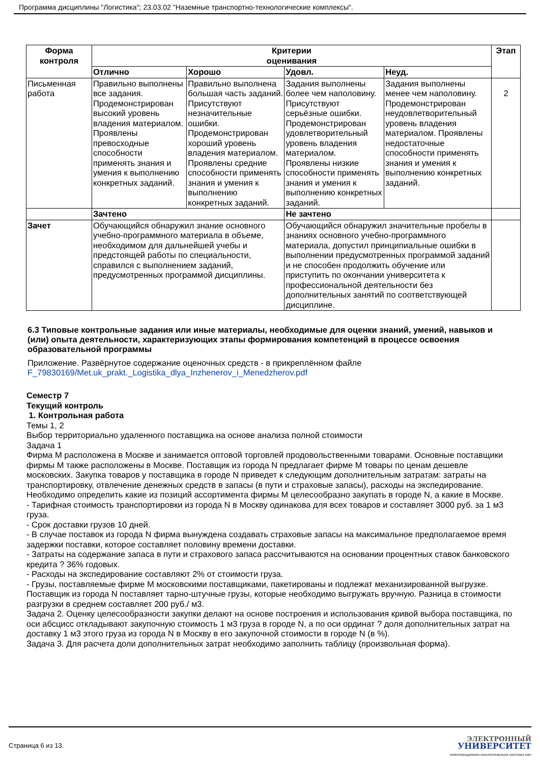Программа дисциплины "Логистика"; 23.03.02 "Наземные транспортно-технологические комплексы".
| Форма контроля | Критерии оценивания | | | | Этап |
| --- | --- | --- | --- | --- | --- |
| | Отлично | Хорошо | Удовл. | Неуд. | |
| Письменная работа | Правильно выполнены все задания. Продемонстрирован высокий уровень владения материалом. Проявлены превосходные способности применять знания и умения к выполнению конкретных заданий. | Правильно выполнена большая часть заданий. Присутствуют незначительные ошибки. Продемонстрирован хороший уровень владения материалом. Проявлены средние способности применять знания и умения к выполнению конкретных заданий. | Задания выполнены более чем наполовину. Присутствуют серьёзные ошибки. Продемонстрирован удовлетворительный уровень владения материалом. Проявлены низкие способности применять знания и умения к выполнению конкретных заданий. | Задания выполнены менее чем наполовину. Продемонстрирован неудовлетворительный уровень владения материалом. Проявлены недостаточные способности применять знания и умения к выполнению конкретных заданий. | 2 |
| | Зачтено | | Не зачтено | | |
| Зачет | Обучающийся обнаружил знание основного учебно-программного материала в объеме, необходимом для дальнейшей учебы и предстоящей работы по специальности, справился с выполнением заданий, предусмотренных программой дисциплины. | | Обучающийся обнаружил значительные пробелы в знаниях основного учебно-программного материала, допустил принципиальные ошибки в выполнении предусмотренных программой заданий и не способен продолжить обучение или приступить по окончании университета к профессиональной деятельности без дополнительных занятий по соответствующей дисциплине. | | |
6.3 Типовые контрольные задания или иные материалы, необходимые для оценки знаний, умений, навыков и (или) опыта деятельности, характеризующих этапы формирования компетенций в процессе освоения образовательной программы
Приложение. Развёрнутое содержание оценочных средств - в прикреплённом файле
F_79830169/Met.uk_prakt._Logistika_dlya_Inzhenerov_i_Menedzherov.pdf
Семестр 7
Текущий контроль
1. Контрольная работа
Темы 1, 2
Выбор территориально удаленного поставщика на основе анализа полной стоимости
Задача 1
Фирма М расположена в Москве и занимается оптовой торговлей продовольственными товарами. Основные поставщики фирмы М также расположены в Москве. Поставщик из города N предлагает фирме М товары по ценам дешевле московских. Закупка товаров у поставщика в городе N приведет к следующим дополнительным затратам: затраты на транспортировку, отвлечение денежных средств в запасы (в пути и страховые запасы), расходы на экспедирование.
Необходимо определить какие из позиций ассортимента фирмы М целесообразно закупать в городе N, а какие в Москве.
- Тарифная стоимость транспортировки из города N в Москву одинакова для всех товаров и составляет 3000 руб. за 1 м3 груза.
- Срок доставки грузов 10 дней.
- В случае поставок из города N фирма вынуждена создавать страховые запасы на максимальное предполагаемое время задержки поставки, которое составляет половину времени доставки.
- Затраты на содержание запаса в пути и страхового запаса рассчитываются на основании процентных ставок банковского кредита ? 36% годовых.
- Расходы на экспедирование составляют 2% от стоимости груза.
- Грузы, поставляемые фирме М московскими поставщиками, пакетированы и подлежат механизированной выгрузке. Поставщик из города N поставляет тарно-штучные грузы, которые необходимо выгружать вручную. Разница в стоимости разгрузки в среднем составляет 200 руб./ м3.
Задача 2. Оценку целесообразности закупки делают на основе построения и использования кривой выбора поставщика, по оси абсцисс откладывают закупочную стоимость 1 м3 груза в городе N, а по оси ординат ? доля дополнительных затрат на доставку 1 м3 этого груза из города N в Москву в его закупочной стоимости в городе N (в %).
Задача 3. Для расчета доли дополнительных затрат необходимо заполнить таблицу (произвольная форма).
Страница 6 из 13.
ЭЛЕКТРОННЫЙ
УНИВЕРСИТЕТ
ИНФОРМАЦИОННО-АНАЛИТИЧЕСКАЯ СИСТЕМА КФУ